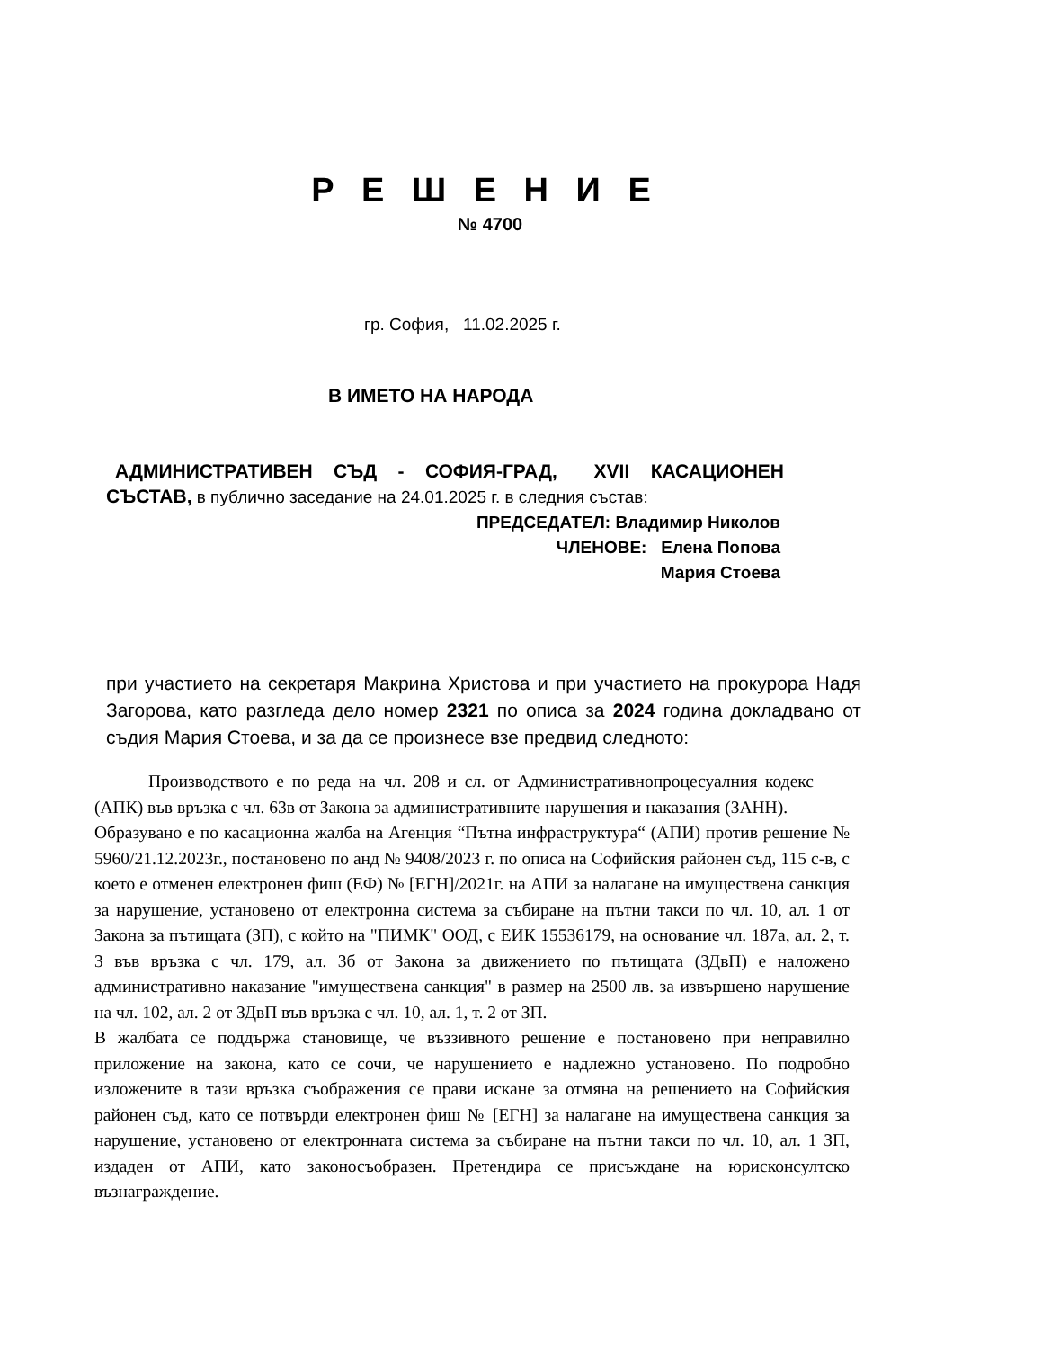Р Е Ш Е Н И Е
№ 4700
гр. София, 11.02.2025 г.
В ИМЕТО НА НАРОДА
АДМИНИСТРАТИВЕН СЪД - СОФИЯ-ГРАД, XVII КАСАЦИОНЕН
СЪСТАВ, в публично заседание на 24.01.2025 г. в следния състав:
ПРЕДСЕДАТЕЛ: Владимир Николов
ЧЛЕНОВЕ: Елена Попова
Мария Стоева
при участието на секретаря Макрина Христова и при участието на прокурора Надя Загорова, като разгледа дело номер 2321 по описа за 2024 година докладвано от съдия Мария Стоева, и за да се произнесе взе предвид следното:
Производството е по реда на чл. 208 и сл. от Административнопроцесуалния кодекс (АПК) във връзка с чл. 63в от Закона за административните нарушения и наказания (ЗАНН).
Образувано е по касационна жалба на Агенция “Пътна инфраструктура“ (АПИ) против решение № 5960/21.12.2023г., постановено по анд № 9408/2023 г. по описа на Софийския районен съд, 115 с-в, с което е отменен електронен фиш (ЕФ) № [ЕГН]/2021г. на АПИ за налагане на имуществена санкция за нарушение, установено от електронна система за събиране на пътни такси по чл. 10, ал. 1 от Закона за пътищата (ЗП), с който на "ПИМК" ООД, с ЕИК 15536179, на основание чл. 187а, ал. 2, т. 3 във връзка с чл. 179, ал. 3б от Закона за движението по пътищата (ЗДвП) е наложено административно наказание "имуществена санкция" в размер на 2500 лв. за извършено нарушение на чл. 102, ал. 2 от ЗДвП във връзка с чл. 10, ал. 1, т. 2 от ЗП.
В жалбата се поддържа становище, че въззивното решение е постановено при неправилно приложение на закона, като се сочи, че нарушението е надлежно установено. По подробно изложените в тази връзка съображения се прави искане за отмяна на решението на Софийския районен съд, като се потвърди електронен фиш № [ЕГН] за налагане на имуществена санкция за нарушение, установено от електронната система за събиране на пътни такси по чл. 10, ал. 1 ЗП, издаден от АПИ, като законосъобразен. Претендира се присъждане на юрисконсултско възнаграждение.